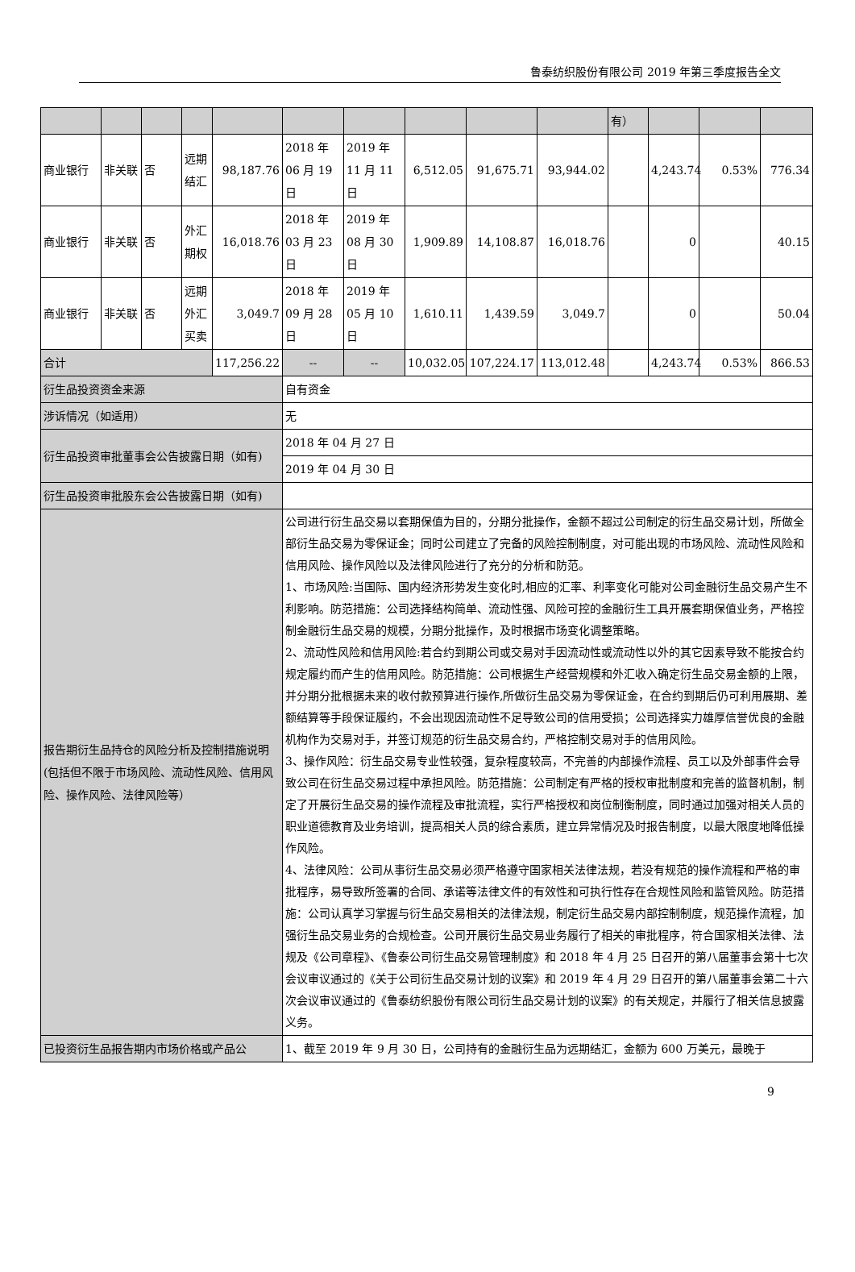鲁泰纺织股份有限公司 2019 年第三季度报告全文
| | | | | | | | | | | 有） | | | |
| 商业银行 | 非关联 | 否 | 远期结汇 | 98,187.76 | 2018 年 06 月 19 日 | 2019 年 11 月 11 日 | 6,512.05 | 91,675.71 | 93,944.02 | | 4,243.74 | 0.53% | 776.34 |
| 商业银行 | 非关联 | 否 | 外汇期权 | 16,018.76 | 2018 年 03 月 23 日 | 2019 年 08 月 30 日 | 1,909.89 | 14,108.87 | 16,018.76 | | 0 | | 40.15 |
| 商业银行 | 非关联 | 否 | 远期外汇买卖 | 3,049.7 | 2018 年 09 月 28 日 | 2019 年 05 月 10 日 | 1,610.11 | 1,439.59 | 3,049.7 | | 0 | | 50.04 |
| 合计 | | | | 117,256.22 | -- | -- | 10,032.05 | 107,224.17 | 113,012.48 | | 4,243.74 | 0.53% | 866.53 |
| 衍生品投资资金来源 | | | | | 自有资金 | | | | | | | | |
| 涉诉情况（如适用） | | | | | 无 | | | | | | | | |
| 衍生品投资审批董事会公告披露日期（如有) | | | | | 2018 年 04 月 27 日 | | | | | | | | |
| | | | | | 2019 年 04 月 30 日 | | | | | | | | |
| 衍生品投资审批股东会公告披露日期（如有) | | | | | | | | | | | | | |
| 报告期衍生品持仓的风险分析及控制措施说明(包括但不限于市场风险、流动性风险、信用风险、操作风险、法律风险等） | | | | | 公司进行衍生品交易以套期保值为目的，分期分批操作，金额不超过公司制定的衍生品交易计划，所做全部衍生品交易为零保证金；同时公司建立了完备的风险控制制度，对可能出现的市场风险、流动性风险和信用风险、操作风险以及法律风险进行了充分的分析和防范。 1、市场风险:当国际、国内经济形势发生变化时,相应的汇率、利率变化可能对公司金融衍生品交易产生不利影响。防范措施：公司选择结构简单、流动性强、风险可控的金融衍生工具开展套期保值业务，严格控制金融衍生品交易的规模，分期分批操作，及时根据市场变化调整策略。 2、流动性风险和信用风险:若合约到期公司或交易对手因流动性或流动性以外的其它因素导致不能按合约规定履约而产生的信用风险。防范措施：公司根据生产经营规模和外汇收入确定衍生品交易金额的上限，并分期分批根据未来的收付款预算进行操作,所做衍生品交易为零保证金，在合约到期后仍可利用展期、差额结算等手段保证履约，不会出现因流动性不足导致公司的信用受损；公司选择实力雄厚信誉优良的金融机构作为交易对手，并签订规范的衍生品交易合约，严格控制交易对手的信用风险。 3、操作风险：衍生品交易专业性较强，复杂程度较高，不完善的内部操作流程、员工以及外部事件会导致公司在衍生品交易过程中承担风险。防范措施：公司制定有严格的授权审批制度和完善的监督机制，制定了开展衍生品交易的操作流程及审批流程，实行严格授权和岗位制衡制度，同时通过加强对相关人员的职业道德教育及业务培训，提高相关人员的综合素质，建立异常情况及时报告制度，以最大限度地降低操作风险。 4、法律风险：公司从事衍生品交易必须严格遵守国家相关法律法规，若没有规范的操作流程和严格的审批程序，易导致所签署的合同、承诺等法律文件的有效性和可执行性存在合规性风险和监管风险。防范措施：公司认真学习掌握与衍生品交易相关的法律法规，制定衍生品交易内部控制制度，规范操作流程，加强衍生品交易业务的合规检查。公司开展衍生品交易业务履行了相关的审批程序，符合国家相关法律、法规及《公司章程》、《鲁泰公司衍生品交易管理制度》和 2018 年 4 月 25 日召开的第八届董事会第十七次会议审议通过的《关于公司衍生品交易计划的议案》和 2019 年 4 月 29 日召开的第八届董事会第二十六次会议审议通过的《鲁泰纺织股份有限公司衍生品交易计划的议案》的有关规定，并履行了相关信息披露义务。 | | | | | | | | |
| 已投资衍生品报告期内市场价格或产品公 | | | | | 1、截至 2019 年 9 月 30 日，公司持有的金融衍生品为远期结汇，金额为 600 万美元，最晚于 | | | | | | | | |
9